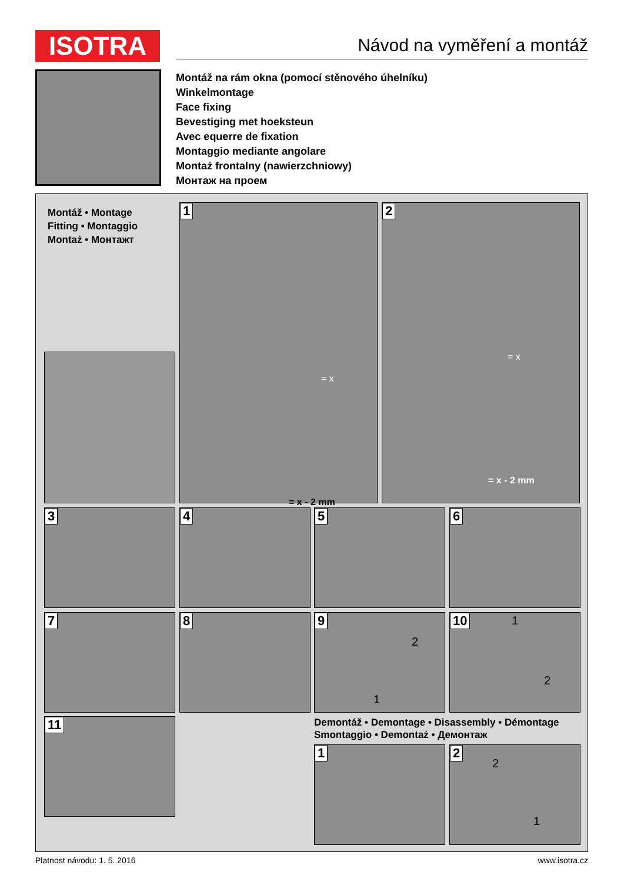ISOTRA Návod na vyměření a montáž
Montáž na rám okna (pomocí stěnového úhelníku)
Winkelmontage
Face fixing
Bevestiging met hoeksteun
Avec equerre de fixation
Montaggio mediante angolare
Montaż frontalny (nawierzchniowy)
Монтаж на проем
Montáž • Montage
Fitting • Montaggio
Montaż • Монтажт
1
= x
= x - 2 mm
2
= x
= x - 2 mm
3 4 5 6
7 8 9
2
1
10 1
2
11
Demontáž • Demontage • Disassembly • Démontage
Smontaggio • Demontaż • Демонтаж
1 2
2
1
Platnost návodu: 1. 5. 2016 www.isotra.cz